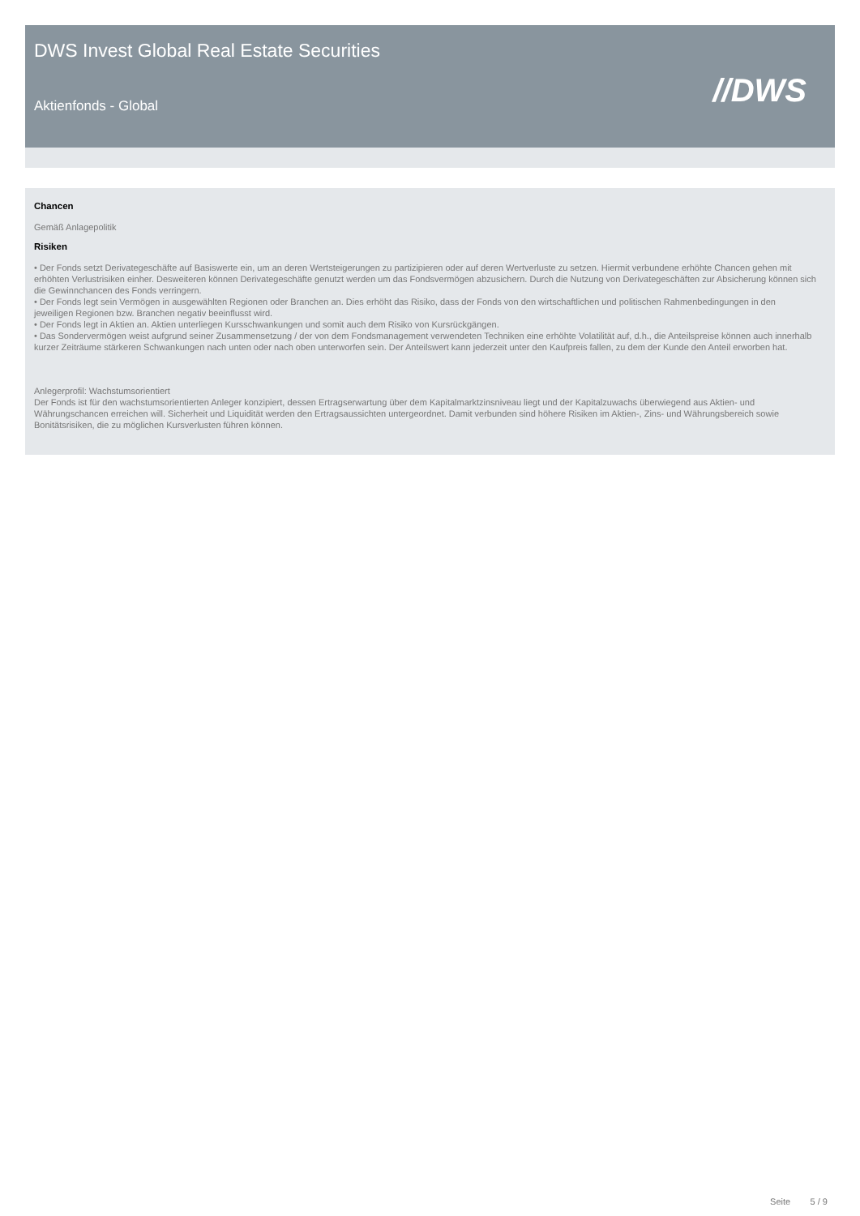DWS Invest Global Real Estate Securities
//DWS Aktienfonds - Global
Chancen
Gemäß Anlagepolitik
Risiken
• Der Fonds setzt Derivategeschäfte auf Basiswerte ein, um an deren Wertsteigerungen zu partizipieren oder auf deren Wertverluste zu setzen. Hiermit verbundene erhöhte Chancen gehen mit erhöhten Verlustrisiken einher. Desweiteren können Derivategeschäfte genutzt werden um das Fondsvermögen abzusichern. Durch die Nutzung von Derivategeschäften zur Absicherung können sich die Gewinnchancen des Fonds verringern.
• Der Fonds legt sein Vermögen in ausgewählten Regionen oder Branchen an. Dies erhöht das Risiko, dass der Fonds von den wirtschaftlichen und politischen Rahmenbedingungen in den jeweiligen Regionen bzw. Branchen negativ beeinflusst wird.
• Der Fonds legt in Aktien an. Aktien unterliegen Kursschwankungen und somit auch dem Risiko von Kursrückgängen.
• Das Sondervermögen weist aufgrund seiner Zusammensetzung / der von dem Fondsmanagement verwendeten Techniken eine erhöhte Volatilität auf, d.h., die Anteilspreise können auch innerhalb kurzer Zeiträume stärkeren Schwankungen nach unten oder nach oben unterworfen sein. Der Anteilswert kann jederzeit unter den Kaufpreis fallen, zu dem der Kunde den Anteil erworben hat.
Anlegerprofil: Wachstumsorientiert
Der Fonds ist für den wachstumsorientierten Anleger konzipiert, dessen Ertragserwartung über dem Kapitalmarktzinsniveau liegt und der Kapitalzuwachs überwiegend aus Aktien- und Währungschancen erreichen will. Sicherheit und Liquidität werden den Ertragsaussichten untergeordnet. Damit verbunden sind höhere Risiken im Aktien-, Zins- und Währungsbereich sowie Bonitätsrisiken, die zu möglichen Kursverlusten führen können.
Seite 5 / 9